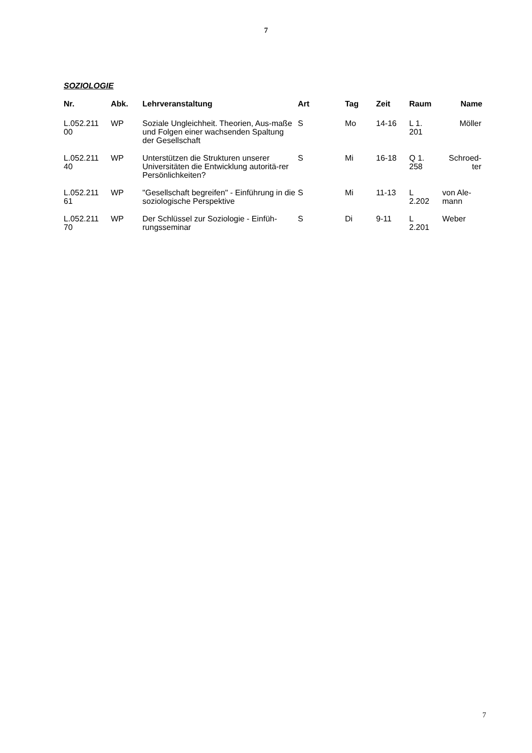7
SOZIOLOGIE
| Nr. | Abk. | Lehrveranstaltung | Art | Tag | Zeit | Raum | Name |
| --- | --- | --- | --- | --- | --- | --- | --- |
| L.052.211 00 | WP | Soziale Ungleichheit. Theorien, Aus-maße und Folgen einer wachsenden Spaltung der Gesellschaft | S | Mo | 14-16 | L 1. 201 | Möller |
| L.052.211 40 | WP | Unterstützen die Strukturen unserer Universitäten die Entwicklung autoritä-rer Persönlichkeiten? | S | Mi | 16-18 | Q 1. 258 | Schroed- ter |
| L.052.211 61 | WP | "Gesellschaft begreifen" - Einführung in die soziologische Perspektive | S | Mi | 11-13 | L 2.202 | von Ale- mann |
| L.052.211 70 | WP | Der Schlüssel zur Soziologie - Einfüh-rungsseminar | S | Di | 9-11 | L 2.201 | Weber |
7